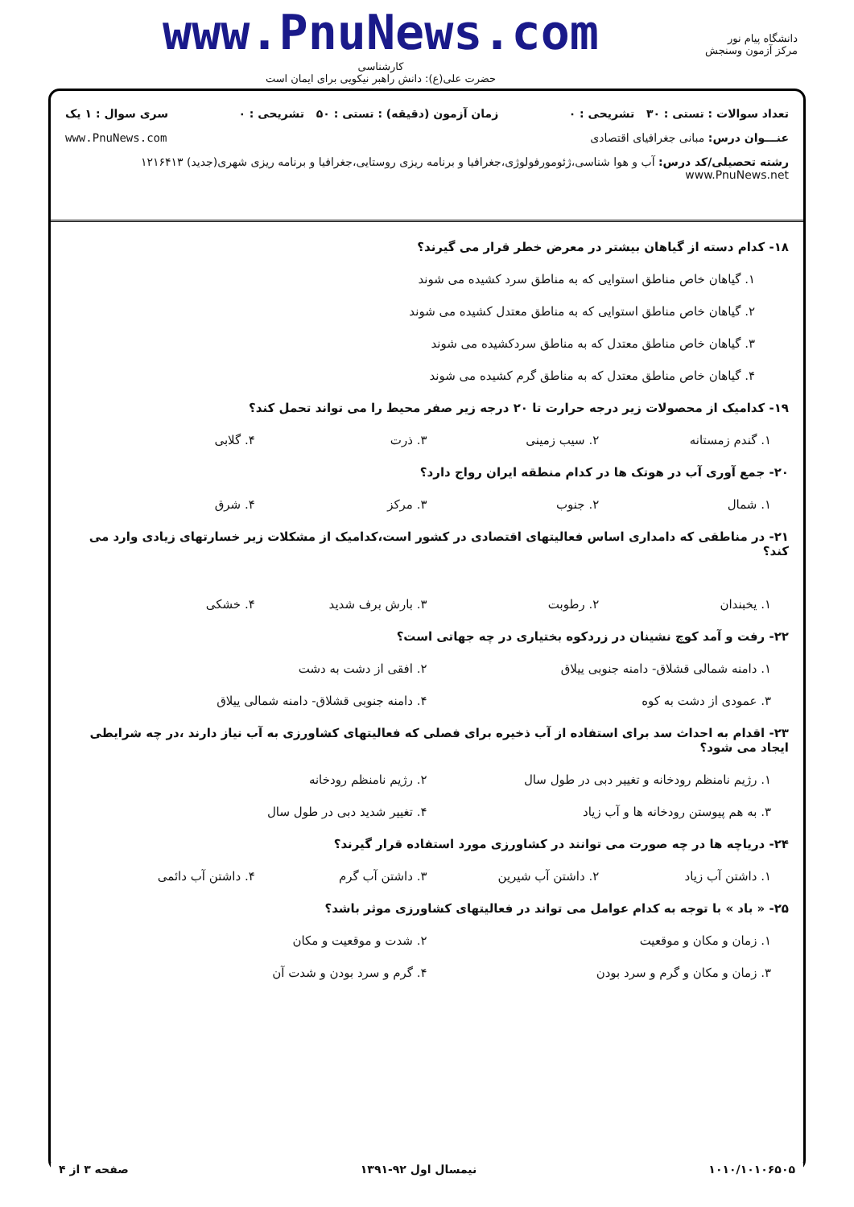دانشگاه پیام نور
مرکز آزمون وسنجش
www.PnuNews.com
کارشناسی
حضرت علی(ع): دانش راهبر نیکویی برای ایمان است
تعداد سوالات : تستی : ۳۰ تشریحی : ۰ زمان آزمون (دقیقه) : تستی : ۵۰ تشریحی : ۰ سری سوال : ۱ یک
عنـــوان درس: مبانی جغرافیای اقتصادی www.PnuNews.com
رشته تحصیلی/کد درس: آب و هوا شناسی،ژئومورفولوژی،جغرافیا و برنامه ریزی روستایی،جغرافیا و برنامه ریزی شهری(جدید) ۱۲۱۶۴۱۳ www.PnuNews.net
۱۸- کدام دسته از گیاهان بیشتر در معرض خطر قرار می گیرند؟
۱. گیاهان خاص مناطق استوایی که به مناطق سرد کشیده می شوند
۲. گیاهان خاص مناطق استوایی که به مناطق معتدل کشیده می شوند
۳. گیاهان خاص مناطق معتدل که به مناطق سردکشیده می شوند
۴. گیاهان خاص مناطق معتدل که به مناطق گرم کشیده می شوند
۱۹- کدامیک از محصولات زیر درجه حرارت تا ۲۰ درجه زیر صفر محیط را می تواند تحمل کند؟
۱. گندم زمستانه ۲. سیب زمینی ۳. ذرت ۴. گلابی
۲۰- جمع آوری آب در هوتک ها در کدام منطقه ایران رواج دارد؟
۱. شمال ۲. جنوب ۳. مرکز ۴. شرق
۲۱- در مناطقی که دامداری اساس فعالیتهای اقتصادی در کشور است،کدامیک از مشکلات زیر خسارتهای زیادی وارد می کند؟
۱. یخبندان ۲. رطوبت ۳. بارش برف شدید ۴. خشکی
۲۲- رفت و آمد کوچ نشینان در زردکوه بختیاری در چه جهاتی است؟
۱. دامنه شمالی قشلاق- دامنه جنوبی ییلاق
۲. افقی از دشت به دشت
۳. عمودی از دشت به کوه ۴. دامنه جنوبی قشلاق- دامنه شمالی ییلاق
۲۳- اقدام به احداث سد برای استفاده از آب ذخیره برای فصلی که فعالیتهای کشاورزی به آب نیاز دارند ،در چه شرایطی ایجاد می شود؟
۱. رژیم نامنظم رودخانه و تغییر دبی در طول سال
۲. رژیم نامنظم رودخانه
۳. به هم پیوستن رودخانه ها و آب زیاد
۴. تغییر شدید دبی در طول سال
۲۴- دریاچه ها در چه صورت می توانند در کشاورزی مورد استفاده قرار گیرند؟
۱. داشتن آب زیاد ۲. داشتن آب شیرین ۳. داشتن آب گرم ۴. داشتن آب دائمی
۲۵- « باد » با توجه به کدام عوامل می تواند در فعالیتهای کشاورزی موثر باشد؟
۱. زمان و مکان و موقعیت ۲. شدت و موقعیت و مکان
۳. زمان و مکان و گرم و سرد بودن
۴. گرم و سرد بودن و شدت آن
۱۰۱۰/۱۰۱۰۶۵۰۵ نیمسال اول ۹۲-۱۳۹۱ صفحه ۳ از ۴